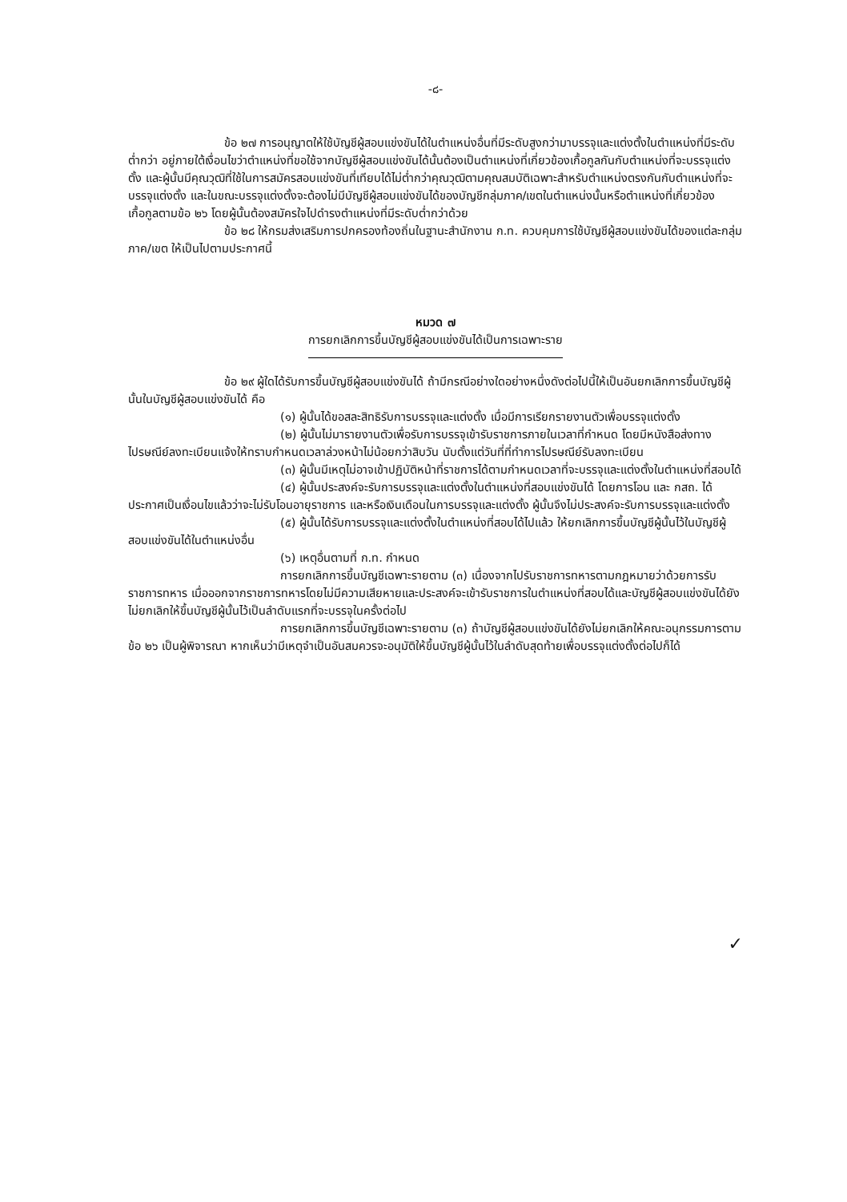-๘-
ข้อ ๒๗ การอนุญาตให้ใช้บัญชีผู้สอบแข่งขันได้ในตำแหน่งอื่นที่มีระดับสูงกว่ามาบรรจุและแต่งตั้งในตำแหน่งที่มีระดับต่ำกว่า อยู่ภายใต้เงื่อนไขว่าตำแหน่งที่ขอใช้จากบัญชีผู้สอบแข่งขันได้นั้นต้องเป็นตำแหน่งที่เกี่ยวข้องเกื้อกูลกันกับตำแหน่งที่จะบรรจุแต่งตั้ง และผู้นั้นมีคุณวุฒิที่ใช้ในการสมัครสอบแข่งขันที่เทียบได้ไม่ต่ำกว่าคุณวุฒิตามคุณสมบัติเฉพาะสำหรับตำแหน่งตรงกันกับตำแหน่งที่จะบรรจุแต่งตั้ง และในขณะบรรจุแต่งตั้งจะต้องไม่มีบัญชีผู้สอบแข่งขันได้ของบัญชีกลุ่มภาค/เขตในตำแหน่งนั้นหรือตำแหน่งที่เกี่ยวข้องเกื้อกูลตามข้อ ๒๖ โดยผู้นั้นต้องสมัครใจไปดำรงตำแหน่งที่มีระดับต่ำกว่าด้วย
ข้อ ๒๘ ให้กรมส่งเสริมการปกครองท้องถิ่นในฐานะสำนักงาน ก.ท. ควบคุมการใช้บัญชีผู้สอบแข่งขันได้ของแต่ละกลุ่มภาค/เขต ให้เป็นไปตามประกาศนี้
หมวด ๗
การยกเลิกการขึ้นบัญชีผู้สอบแข่งขันได้เป็นการเฉพาะราย
ข้อ ๒๙ ผู้ใดได้รับการขึ้นบัญชีผู้สอบแข่งขันได้ ถ้ามีกรณีอย่างใดอย่างหนึ่งดังต่อไปนี้ให้เป็นอันยกเลิกการขึ้นบัญชีผู้นั้นในบัญชีผู้สอบแข่งขันได้ คือ
(๑) ผู้นั้นได้ขอสละสิทธิรับการบรรจุและแต่งตั้ง เมื่อมีการเรียกรายงานตัวเพื่อบรรจุแต่งตั้ง
(๒) ผู้นั้นไม่มารายงานตัวเพื่อรับการบรรจุเข้ารับราชการภายในเวลาที่กำหนด โดยมีหนังสือส่งทางไปรษณีย์ลงทะเบียนแจ้งให้ทราบกำหนดเวลาล่วงหน้าไม่น้อยกว่าสิบวัน นับตั้งแต่วันที่ที่ทำการไปรษณีย์รับลงทะเบียน
(๓) ผู้นั้นมีเหตุไม่อาจเข้าปฏิบัติหน้าที่ราชการได้ตามกำหนดเวลาที่จะบรรจุและแต่งตั้งในตำแหน่งที่สอบได้
(๔) ผู้นั้นประสงค์จะรับการบรรจุและแต่งตั้งในตำแหน่งที่สอบแข่งขันได้ โดยการโอน และ กสถ. ได้ประกาศเป็นเงื่อนไขแล้วว่าจะไม่รับโอนอายุราชการ และหรือเงินเดือนในการบรรจุและแต่งตั้ง ผู้นั้นจึงไม่ประสงค์จะรับการบรรจุและแต่งตั้ง
(๕) ผู้นั้นได้รับการบรรจุและแต่งตั้งในตำแหน่งที่สอบได้ไปแล้ว ให้ยกเลิกการขึ้นบัญชีผู้นั้นไว้ในบัญชีผู้สอบแข่งขันได้ในตำแหน่งอื่น
(๖) เหตุอื่นตามที่ ก.ท. กำหนด
การยกเลิกการขึ้นบัญชีเฉพาะรายตาม (๓) เนื่องจากไปรับราชการทหารตามกฎหมายว่าด้วยการรับราชการทหาร เมื่อออกจากราชการทหารโดยไม่มีความเสียหายและประสงค์จะเข้ารับราชการในตำแหน่งที่สอบได้และบัญชีผู้สอบแข่งขันได้ยังไม่ยกเลิกให้ขึ้นบัญชีผู้นั้นไว้เป็นลำดับแรกที่จะบรรจุในครั้งต่อไป
การยกเลิกการขึ้นบัญชีเฉพาะรายตาม (๓) ถ้าบัญชีผู้สอบแข่งขันได้ยังไม่ยกเลิกให้คณะอนุกรรมการตามข้อ ๒๖ เป็นผู้พิจารณา หากเห็นว่ามีเหตุจำเป็นอันสมควรจะอนุมัติให้ขึ้นบัญชีผู้นั้นไว้ในลำดับสุดท้ายเพื่อบรรจุแต่งตั้งต่อไปก็ได้
✓